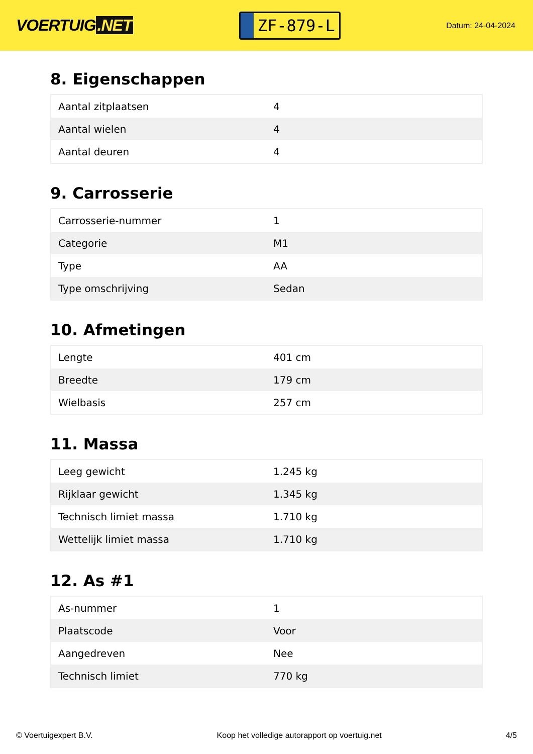VOERTUIG.NET
ZF-879-L
Datum: 24-04-2024
8. Eigenschappen
| Aantal zitplaatsen | 4 |
| Aantal wielen | 4 |
| Aantal deuren | 4 |
9. Carrosserie
| Carrosserie-nummer | 1 |
| Categorie | M1 |
| Type | AA |
| Type omschrijving | Sedan |
10. Afmetingen
| Lengte | 401 cm |
| Breedte | 179 cm |
| Wielbasis | 257 cm |
11. Massa
| Leeg gewicht | 1.245 kg |
| Rijklaar gewicht | 1.345 kg |
| Technisch limiet massa | 1.710 kg |
| Wettelijk limiet massa | 1.710 kg |
12. As #1
| As-nummer | 1 |
| Plaatscode | Voor |
| Aangedreven | Nee |
| Technisch limiet | 770 kg |
© Voertuigexpert B.V. Koop het volledige autorapport op voertuig.net 4/5